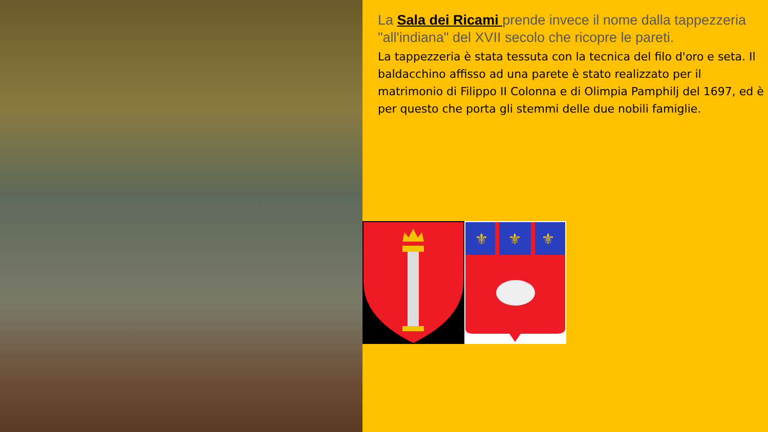La Sala dei Ricami prende invece il nome dalla tappezzeria "all'indiana" del XVII secolo che ricopre le pareti.
La tappezzeria è stata tessuta con la tecnica del filo d'oro e seta. Il baldacchino affisso ad una parete è stato realizzato per il matrimonio di Filippo II Colonna e di Olimpia Pamphilj del 1697, ed è per questo che porta gli stemmi delle due nobili famiglie.
⚜
⚜
⚜